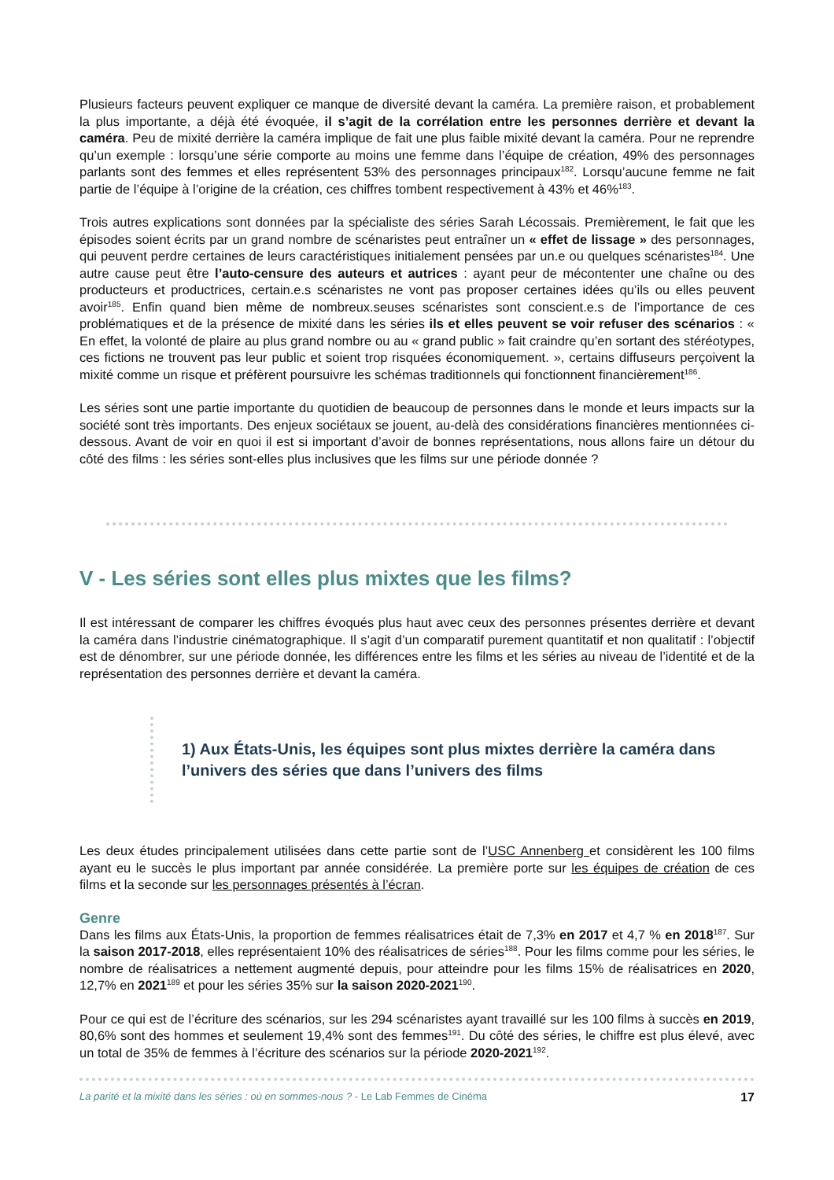Plusieurs facteurs peuvent expliquer ce manque de diversité devant la caméra. La première raison, et probablement la plus importante, a déjà été évoquée, il s’agit de la corrélation entre les personnes derrière et devant la caméra. Peu de mixité derrière la caméra implique de fait une plus faible mixité devant la caméra. Pour ne reprendre qu’un exemple : lorsqu’une série comporte au moins une femme dans l’équipe de création, 49% des personnages parlants sont des femmes et elles représentent 53% des personnages principaux<sup>182</sup>. Lorsqu’aucune femme ne fait partie de l’équipe à l’origine de la création, ces chiffres tombent respectivement à 43% et 46%<sup>183</sup>.
Trois autres explications sont données par la spécialiste des séries Sarah Lécossais. Premièrement, le fait que les épisodes soient écrits par un grand nombre de scénaristes peut entraîner un « effet de lissage » des personnages, qui peuvent perdre certaines de leurs caractéristiques initialement pensées par un.e ou quelques scénaristes<sup>184</sup>. Une autre cause peut être l’auto-censure des auteurs et autrices : ayant peur de mécontenter une chaîne ou des producteurs et productrices, certain.e.s scénaristes ne vont pas proposer certaines idées qu’ils ou elles peuvent avoir<sup>185</sup>. Enfin quand bien même de nombreux.seuses scénaristes sont conscient.e.s de l’importance de ces problématiques et de la présence de mixité dans les séries ils et elles peuvent se voir refuser des scénarios : « En effet, la volonté de plaire au plus grand nombre ou au « grand public » fait craindre qu’en sortant des stéréotypes, ces fictions ne trouvent pas leur public et soient trop risquées économiquement. », certains diffuseurs perçoivent la mixité comme un risque et préfèrent poursuivre les schémas traditionnels qui fonctionnent financièrement<sup>186</sup>.
Les séries sont une partie importante du quotidien de beaucoup de personnes dans le monde et leurs impacts sur la société sont très importants. Des enjeux sociétaux se jouent, au-delà des considérations financières mentionnées ci-dessous. Avant de voir en quoi il est si important d’avoir de bonnes représentations, nous allons faire un détour du côté des films : les séries sont-elles plus inclusives que les films sur une période donnée ?
V - Les séries sont elles plus mixtes que les films?
Il est intéressant de comparer les chiffres évoqués plus haut avec ceux des personnes présentes derrière et devant la caméra dans l’industrie cinématographique. Il s’agit d’un comparatif purement quantitatif et non qualitatif : l’objectif est de dénombrer, sur une période donnée, les différences entre les films et les séries au niveau de l’identité et de la représentation des personnes derrière et devant la caméra.
1) Aux États-Unis, les équipes sont plus mixtes derrière la caméra dans l’univers des séries que dans l’univers des films
Les deux études principalement utilisées dans cette partie sont de l’USC Annenberg et considèrent les 100 films ayant eu le succès le plus important par année considérée. La première porte sur les équipes de création de ces films et la seconde sur les personnages présentés à l’écran.
Genre
Dans les films aux États-Unis, la proportion de femmes réalisatrices était de 7,3% en 2017 et 4,7 % en 2018<sup>187</sup>. Sur la saison 2017-2018, elles représentaient 10% des réalisatrices de séries<sup>188</sup>. Pour les films comme pour les séries, le nombre de réalisatrices a nettement augmenté depuis, pour atteindre pour les films 15% de réalisatrices en 2020, 12,7% en 2021<sup>189</sup> et pour les séries 35% sur la saison 2020-2021<sup>190</sup>.
Pour ce qui est de l’écriture des scénarios, sur les 294 scénaristes ayant travaillé sur les 100 films à succès en 2019, 80,6% sont des hommes et seulement 19,4% sont des femmes<sup>191</sup>. Du côté des séries, le chiffre est plus élevé, avec un total de 35% de femmes à l’écriture des scénarios sur la période 2020-2021<sup>192</sup>.
La parité et la mixité dans les séries : où en sommes-nous ? - Le Lab Femmes de Cinéma 17